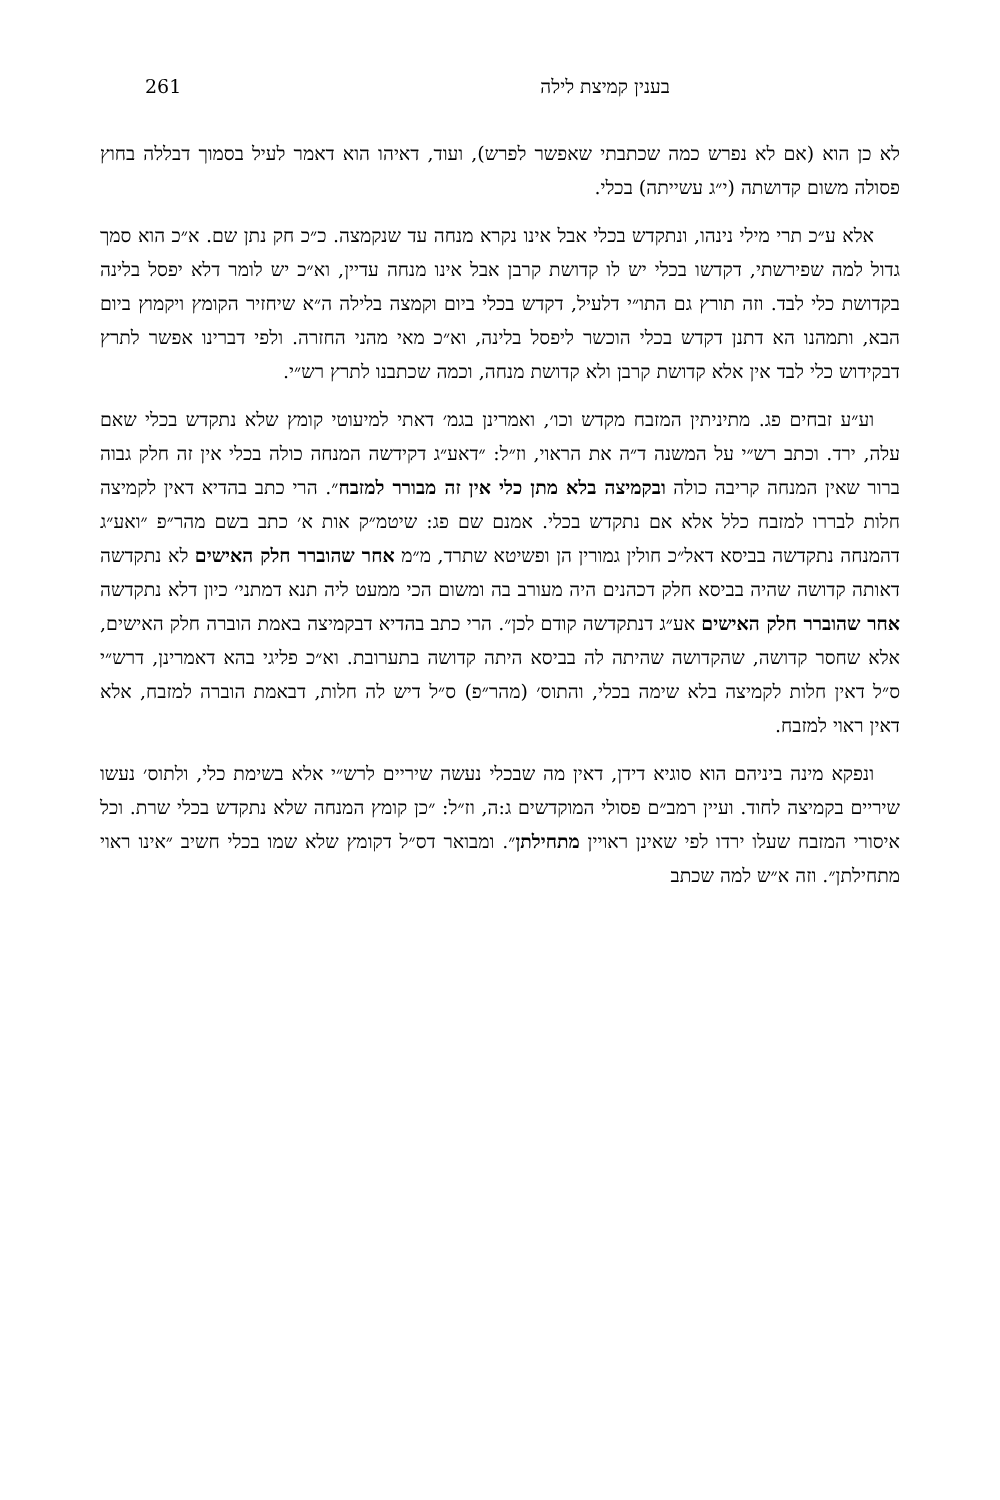261 בענין קמיצת לילה
לא כן הוא (אם לא נפרש כמה שכתבתי שאפשר לפרש), ועוד, דאיהו הוא דאמר לעיל בסמוך דבללה בחוץ פסולה משום קדושתה (י״ג עשייתה) בכלי.
אלא ע״כ תרי מילי נינהו, ונתקדש בכלי אבל אינו נקרא מנחה עד שנקמצה. כ״כ חק נתן שם. א״כ הוא סמך גדול למה שפירשתי, דקדשו בכלי יש לו קדושת קרבן אבל אינו מנחה עדיין, וא״כ יש לומר דלא יפסל בלינה בקדושת כלי לבד. וזה תורץ גם התו״י דלעיל, דקדש בכלי ביום וקמצה בלילה ה״א שיחזיר הקומץ ויקמוץ ביום הבא, ותמהנו הא דתנן דקדש בכלי הוכשר ליפסל בלינה, וא״כ מאי מהני החזרה. ולפי דברינו אפשר לתרץ דבקידוש כלי לבד אין אלא קדושת קרבן ולא קדושת מנחה, וכמה שכתבנו לתרץ רש״י.
וע״ע זבחים פג. מתיניתין המזבח מקדש וכו׳, ואמרינן בגמ׳ דאתי למיעוטי קומץ שלא נתקדש בכלי שאם עלה, ירד. וכתב רש״י על המשנה ד״ה את הראוי, וז״ל: ״דאע״ג דקידשה המנחה כולה בכלי אין זה חלק גבוה ברור שאין המנחה קריבה כולה ובקמיצה בלא מתן כלי אין זה מבורר למזבח״. הרי כתב בהדיא דאין לקמיצה חלות לבררו למזבח כלל אלא אם נתקדש בכלי. אמנם שם פג: שיטמ״ק אות א׳ כתב בשם מהר״פ ״ואע״ג דהמנחה נתקדשה בביסא דאל״כ חולין גמורין הן ופשיטא שתרד, מ״מ אחר שהוברר חלק האישים לא נתקדשה דאותה קדושה שהיה בביסא חלק דכהנים היה מעורב בה ומשום הכי ממעט ליה תנא דמתני׳ כיון דלא נתקדשה אחר שהוברר חלק האישים אע״ג דנתקדשה קודם לכן״. הרי כתב בהדיא דבקמיצה באמת הוברה חלק האישים, אלא שחסר קדושה, שהקדושה שהיתה לה בביסא היתה קדושה בתערובת. וא״כ פליגי בהא דאמרינן, דרש״י ס״ל דאין חלות לקמיצה בלא שימה בכלי, והתוס׳ (מהר״פ) ס״ל דיש לה חלות, דבאמת הוברה למזבח, אלא דאין ראוי למזבח.
ונפקא מינה ביניהם הוא סוגיא דידן, דאין מה שבכלי נעשה שיריים לרש״י אלא בשימת כלי, ולתוס׳ נעשו שיריים בקמיצה לחוד. ועיין רמב״ם פסולי המוקדשים ג:ה, וז״ל: ״כן קומץ המנחה שלא נתקדש בכלי שרת. וכל איסורי המזבח שעלו ירדו לפי שאינן ראויין מתחילתן״. ומבואר דס״ל דקומץ שלא שמו בכלי חשיב ״אינו ראוי מתחילתן״. וזה א״ש למה שכתב